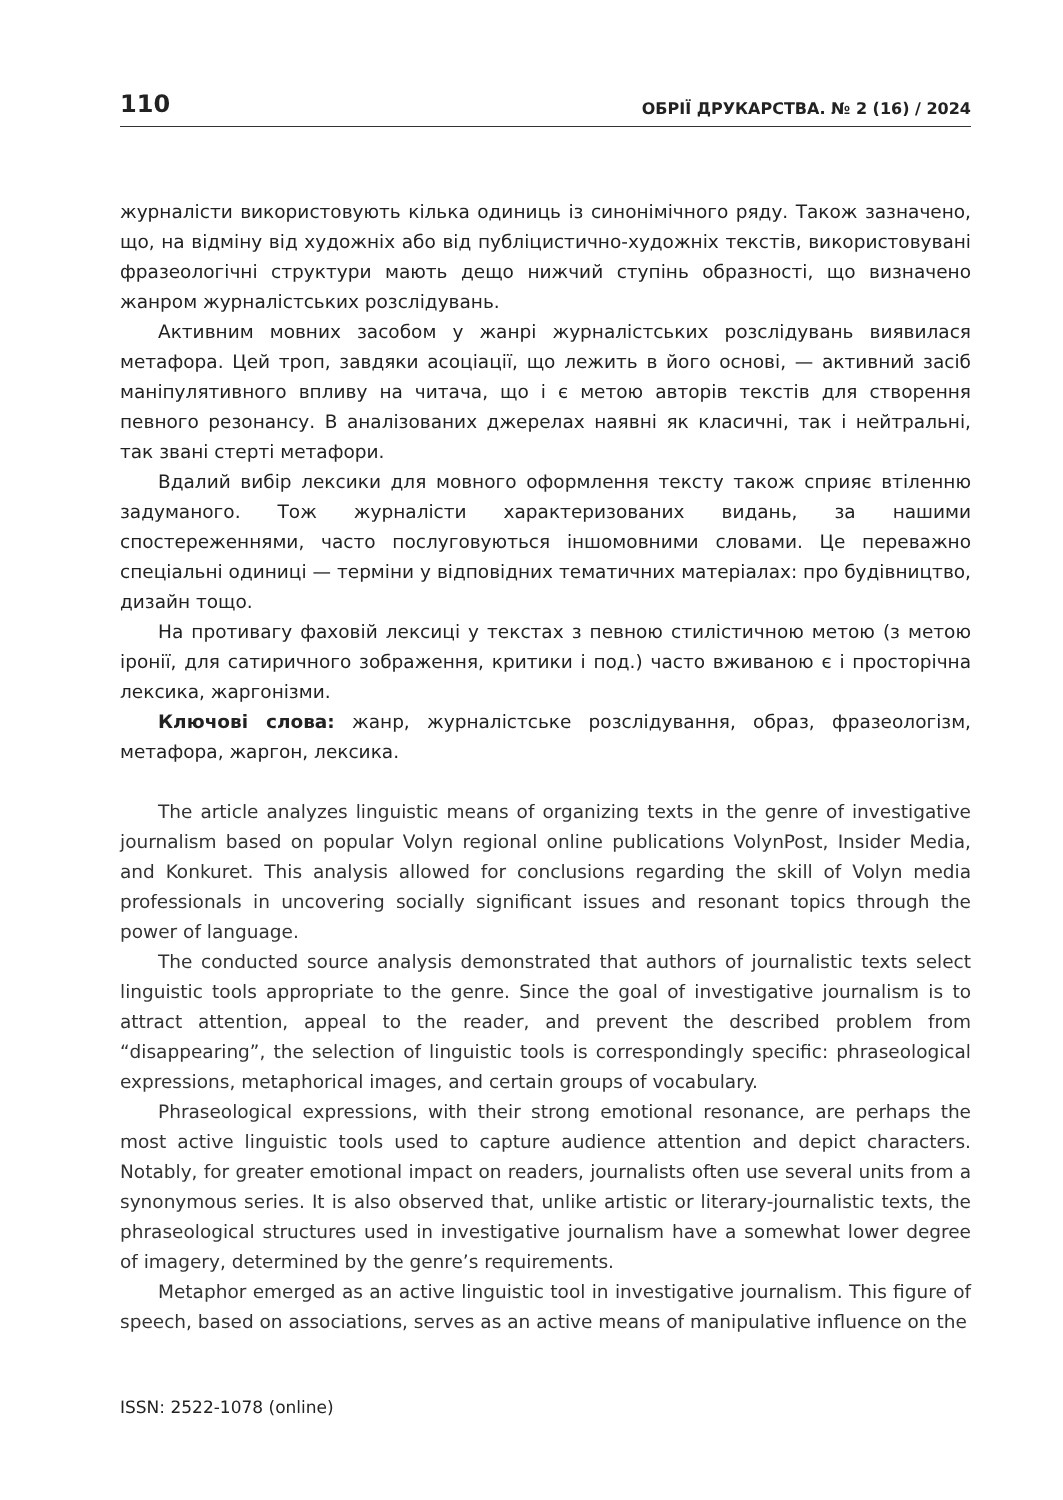110 ОБРІЇ ДРУКАРСТВА. № 2 (16) / 2024
журналісти використовують кілька одиниць із синонімічного ряду. Також зазначено, що, на відміну від художніх або від публіцистично-художніх текстів, використовувані фразеологічні структури мають дещо нижчий ступінь образності, що визначено жанром журналістських розслідувань.
Активним мовних засобом у жанрі журналістських розслідувань виявилася метафора. Цей троп, завдяки асоціації, що лежить в його основі, — активний засіб маніпулятивного впливу на читача, що і є метою авторів текстів для створення певного резонансу. В аналізованих джерелах наявні як класичні, так і нейтральні, так звані стерті метафори.
Вдалий вибір лексики для мовного оформлення тексту також сприяє втіленню задуманого. Тож журналісти характеризованих видань, за нашими спостереженнями, часто послуговуються іншомовними словами. Це переважно спеціальні одиниці — терміни у відповідних тематичних матеріалах: про будівництво, дизайн тощо.
На противагу фаховій лексиці у текстах з певною стилістичною метою (з метою іронії, для сатиричного зображення, критики і под.) часто вживаною є і просторічна лексика, жаргонізми.
Ключові слова: жанр, журналістське розслідування, образ, фразеологізм, метафора, жаргон, лексика.
The article analyzes linguistic means of organizing texts in the genre of investigative journalism based on popular Volyn regional online publications VolynPost, Insider Media, and Konkuret. This analysis allowed for conclusions regarding the skill of Volyn media professionals in uncovering socially significant issues and resonant topics through the power of language.
The conducted source analysis demonstrated that authors of journalistic texts select linguistic tools appropriate to the genre. Since the goal of investigative journalism is to attract attention, appeal to the reader, and prevent the described problem from “disappearing”, the selection of linguistic tools is correspondingly specific: phraseological expressions, metaphorical images, and certain groups of vocabulary.
Phraseological expressions, with their strong emotional resonance, are perhaps the most active linguistic tools used to capture audience attention and depict characters. Notably, for greater emotional impact on readers, journalists often use several units from a synonymous series. It is also observed that, unlike artistic or literary-journalistic texts, the phraseological structures used in investigative journalism have a somewhat lower degree of imagery, determined by the genre’s requirements.
Metaphor emerged as an active linguistic tool in investigative journalism. This figure of speech, based on associations, serves as an active means of manipulative influence on the
ISSN: 2522-1078 (online)